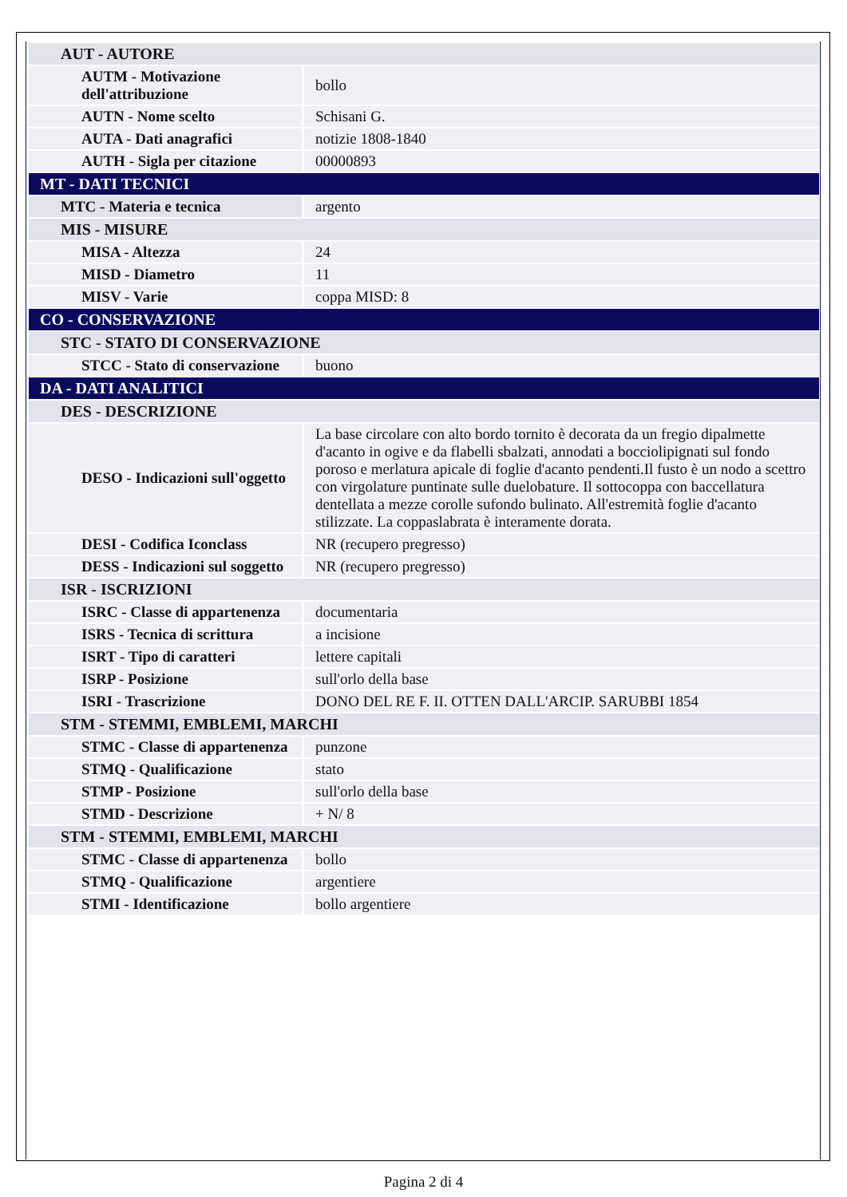| AUT - AUTORE | |
| AUTM - Motivazione dell'attribuzione | bollo |
| AUTN - Nome scelto | Schisani G. |
| AUTA - Dati anagrafici | notizie 1808-1840 |
| AUTH - Sigla per citazione | 00000893 |
| MT - DATI TECNICI | |
| MTC - Materia e tecnica | argento |
| MIS - MISURE | |
| MISA - Altezza | 24 |
| MISD - Diametro | 11 |
| MISV - Varie | coppa MISD: 8 |
| CO - CONSERVAZIONE | |
| STC - STATO DI CONSERVAZIONE | |
| STCC - Stato di conservazione | buono |
| DA - DATI ANALITICI | |
| DES - DESCRIZIONE | |
| DESO - Indicazioni sull'oggetto | La base circolare con alto bordo tornito è decorata da un fregio dipalmette d'acanto in ogive e da flabelli sbalzati, annodati a bocciolipignati sul fondo poroso e merlatura apicale di foglie d'acanto pendenti.Il fusto è un nodo a scettro con virgolature puntinate sulle duelobature. Il sottocoppa con baccellatura dentellata a mezze corolle sufondo bulinato. All'estremità foglie d'acanto stilizzate. La coppaslabrata è interamente dorata. |
| DESI - Codifica Iconclass | NR (recupero pregresso) |
| DESS - Indicazioni sul soggetto | NR (recupero pregresso) |
| ISR - ISCRIZIONI | |
| ISRC - Classe di appartenenza | documentaria |
| ISRS - Tecnica di scrittura | a incisione |
| ISRT - Tipo di caratteri | lettere capitali |
| ISRP - Posizione | sull'orlo della base |
| ISRI - Trascrizione | DONO DEL RE F. II. OTTEN DALL'ARCIP. SARUBBI 1854 |
| STM - STEMMI, EMBLEMI, MARCHI | |
| STMC - Classe di appartenenza | punzone |
| STMQ - Qualificazione | stato |
| STMP - Posizione | sull'orlo della base |
| STMD - Descrizione | + N/ 8 |
| STM - STEMMI, EMBLEMI, MARCHI | |
| STMC - Classe di appartenenza | bollo |
| STMQ - Qualificazione | argentiere |
| STMI - Identificazione | bollo argentiere |
Pagina 2 di 4